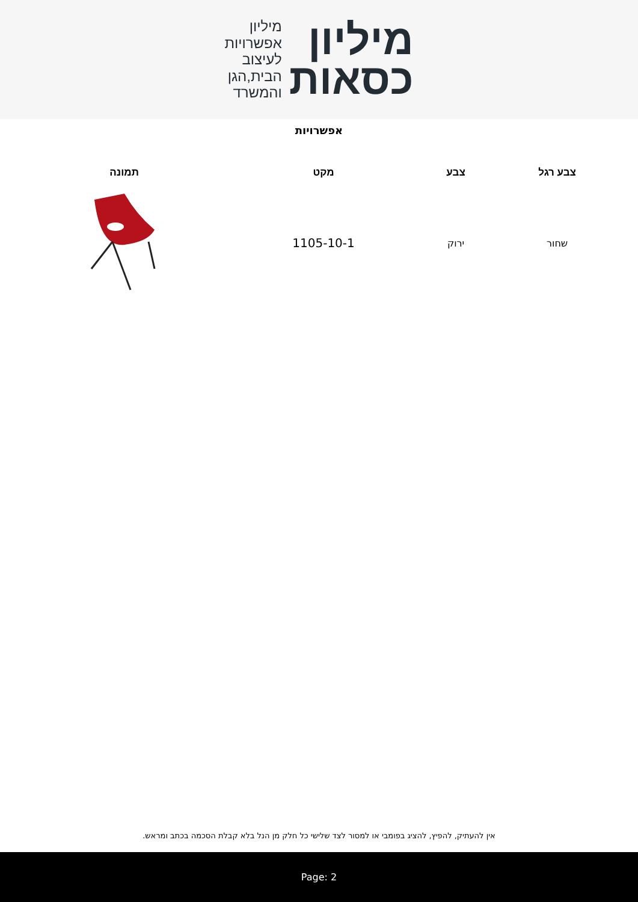מיליון
כסאות
מיליון
אפשרויות
לעיצוב
הבית,הגן
והמשרד
אפשרויות
| צבע רגל | צבע | מקט | תמונה |
| --- | --- | --- | --- |
| שחור | ירוק | 1105-10-1 | |
אין להעתיק, להפיץ, להציג בפומבי או למסור לצד שלישי כל חלק מן הנל בלא קבלת הסכמה בכתב ומראש.
Page: 2